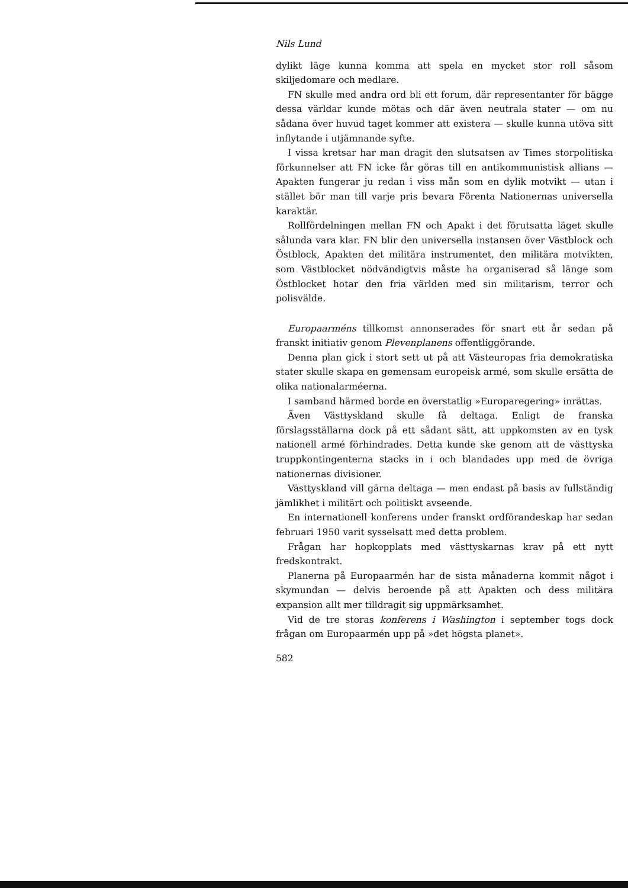Nils Lund
dylikt läge kunna komma att spela en mycket stor roll såsom skiljedomare och medlare.
FN skulle med andra ord bli ett forum, där representanter för bägge dessa världar kunde mötas och där även neutrala stater — om nu sådana över huvud taget kommer att existera — skulle kunna utöva sitt inflytande i utjämnande syfte.
I vissa kretsar har man dragit den slutsatsen av Times storpolitiska förkunnelser att FN icke får göras till en antikommunistisk allians — Apakten fungerar ju redan i viss mån som en dylik motvikt — utan i stället bör man till varje pris bevara Förenta Nationernas universella karaktär.
Rollfördelningen mellan FN och Apakt i det förutsatta läget skulle sålunda vara klar. FN blir den universella instansen över Västblock och Östblock, Apakten det militära instrumentet, den militära motvikten, som Västblocket nödvändigtvis måste ha organiserad så länge som Östblocket hotar den fria världen med sin militarism, terror och polisvälde.
Europaarméns tillkomst annonserades för snart ett år sedan på franskt initiativ genom Plevenplanens offentliggörande.
Denna plan gick i stort sett ut på att Västeuropas fria demokratiska stater skulle skapa en gemensam europeisk armé, som skulle ersätta de olika nationalarméerna.
I samband härmed borde en överstatlig »Europaregering» inrättas.
Även Västtyskland skulle få deltaga. Enligt de franska förslagsställarna dock på ett sådant sätt, att uppkomsten av en tysk nationell armé förhindrades. Detta kunde ske genom att de västtyska truppkontingenterna stacks in i och blandades upp med de övriga nationernas divisioner.
Västtyskland vill gärna deltaga — men endast på basis av fullständig jämlikhet i militärt och politiskt avseende.
En internationell konferens under franskt ordförandeskap har sedan februari 1950 varit sysselsatt med detta problem.
Frågan har hopkopplats med västtyskarnas krav på ett nytt fredskontrakt.
Planerna på Europaarmén har de sista månaderna kommit något i skymundan — delvis beroende på att Apakten och dess militära expansion allt mer tilldragit sig uppmärksamhet.
Vid de tre storas konferens i Washington i september togs dock frågan om Europaarmén upp på »det högsta planet».
582